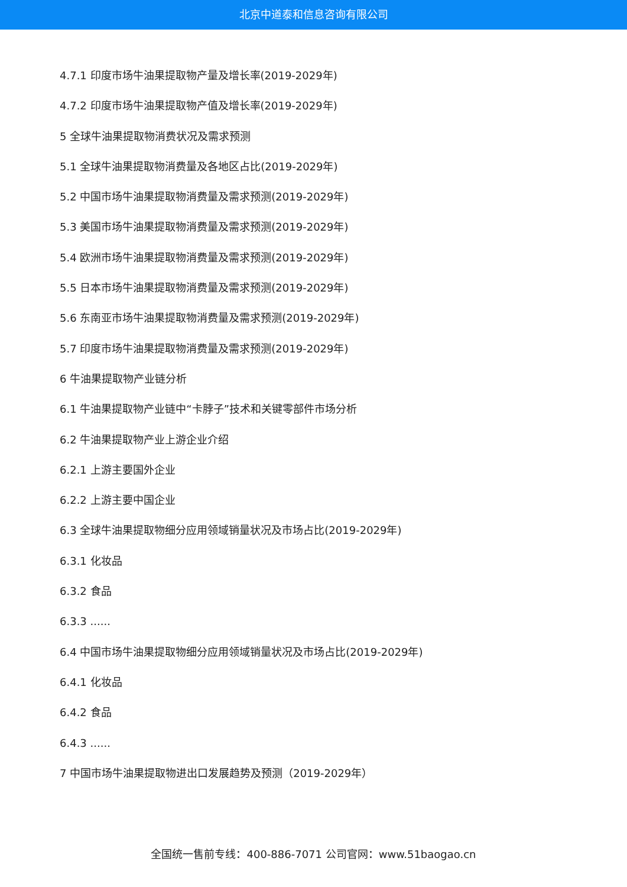北京中道泰和信息咨询有限公司
4.7.1 印度市场牛油果提取物产量及增长率(2019-2029年)
4.7.2 印度市场牛油果提取物产值及增长率(2019-2029年)
5 全球牛油果提取物消费状况及需求预测
5.1 全球牛油果提取物消费量及各地区占比(2019-2029年)
5.2 中国市场牛油果提取物消费量及需求预测(2019-2029年)
5.3 美国市场牛油果提取物消费量及需求预测(2019-2029年)
5.4 欧洲市场牛油果提取物消费量及需求预测(2019-2029年)
5.5 日本市场牛油果提取物消费量及需求预测(2019-2029年)
5.6 东南亚市场牛油果提取物消费量及需求预测(2019-2029年)
5.7 印度市场牛油果提取物消费量及需求预测(2019-2029年)
6 牛油果提取物产业链分析
6.1 牛油果提取物产业链中“卡脖子”技术和关键零部件市场分析
6.2 牛油果提取物产业上游企业介绍
6.2.1 上游主要国外企业
6.2.2 上游主要中国企业
6.3 全球牛油果提取物细分应用领域销量状况及市场占比(2019-2029年)
6.3.1 化妆品
6.3.2 食品
6.3.3 ......
6.4 中国市场牛油果提取物细分应用领域销量状况及市场占比(2019-2029年)
6.4.1 化妆品
6.4.2 食品
6.4.3 ......
7 中国市场牛油果提取物进出口发展趋势及预测（2019-2029年）
全国统一售前专线：400-886-7071 公司官网：www.51baogao.cn